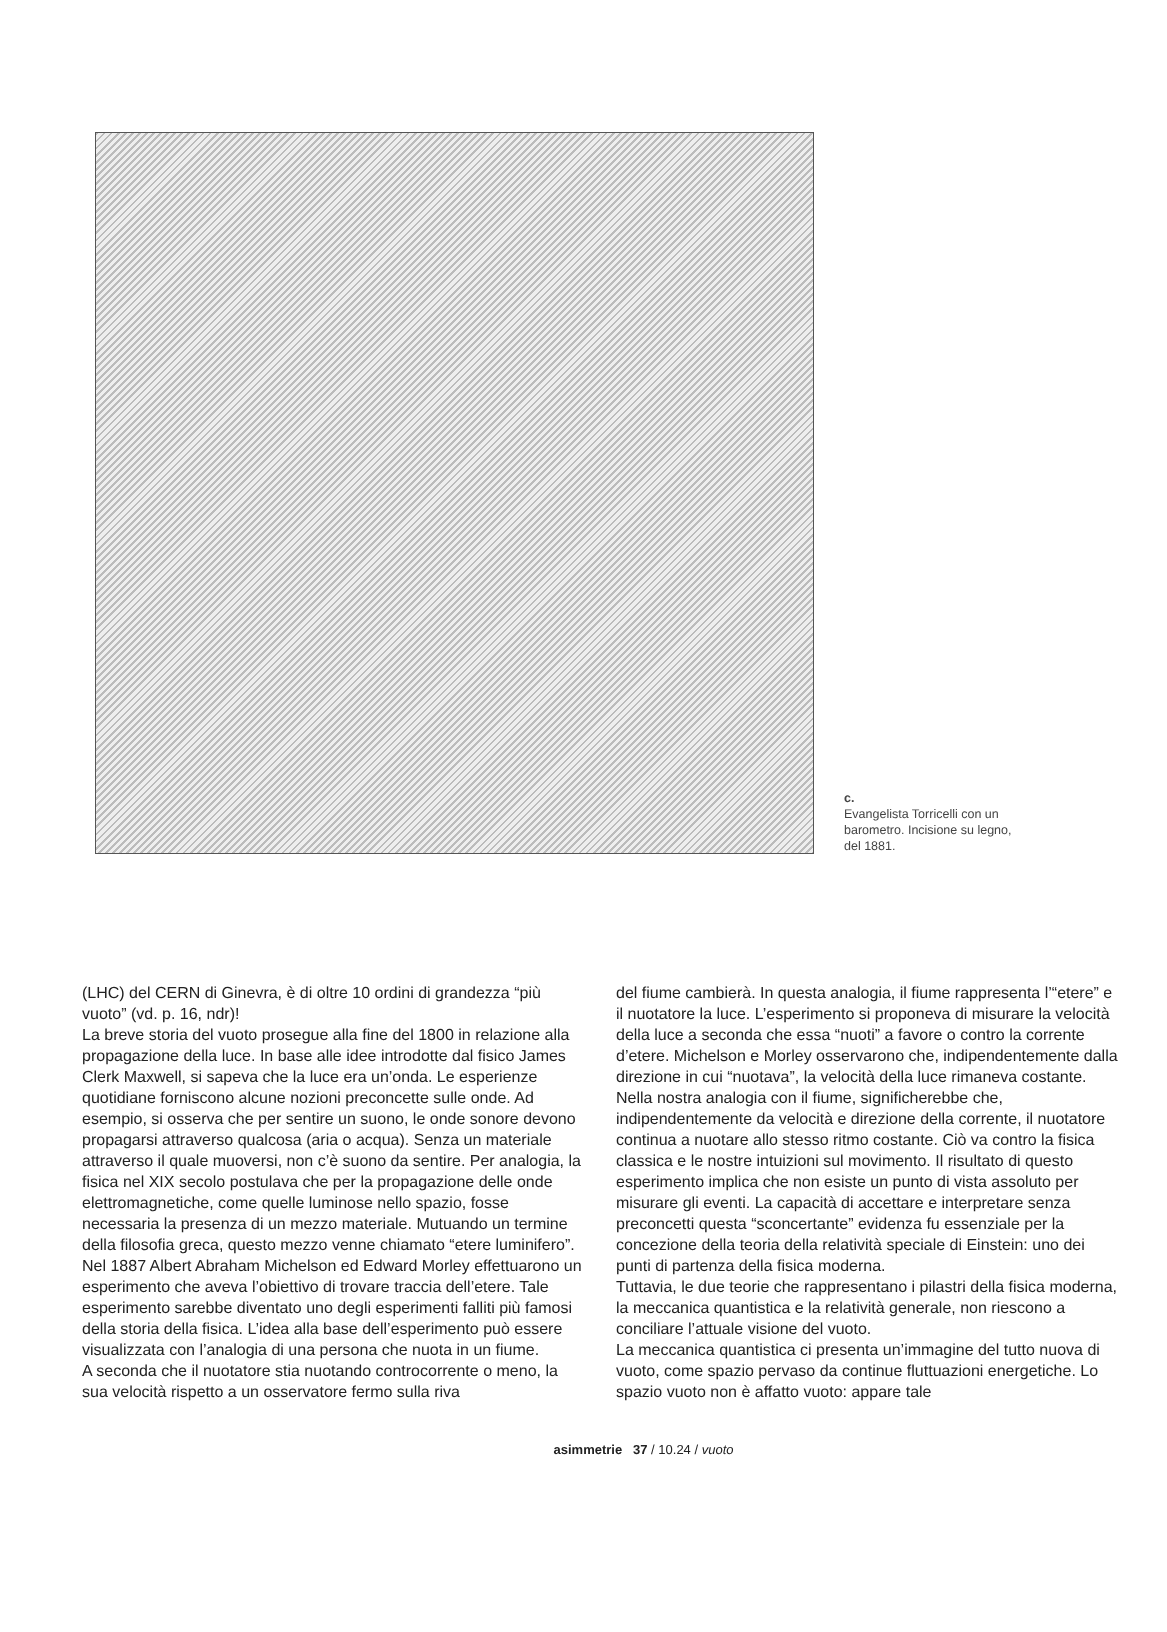c.
Evangelista Torricelli con un barometro. Incisione su legno, del 1881.
(LHC) del CERN di Ginevra, è di oltre 10 ordini di grandezza “più vuoto” (vd. p. 16, ndr)!
La breve storia del vuoto prosegue alla fine del 1800 in relazione alla propagazione della luce. In base alle idee introdotte dal fisico James Clerk Maxwell, si sapeva che la luce era un’onda. Le esperienze quotidiane forniscono alcune nozioni preconcette sulle onde. Ad esempio, si osserva che per sentire un suono, le onde sonore devono propagarsi attraverso qualcosa (aria o acqua). Senza un materiale attraverso il quale muoversi, non c’è suono da sentire. Per analogia, la fisica nel XIX secolo postulava che per la propagazione delle onde elettromagnetiche, come quelle luminose nello spazio, fosse necessaria la presenza di un mezzo materiale. Mutuando un termine della filosofia greca, questo mezzo venne chiamato “etere luminifero”.
Nel 1887 Albert Abraham Michelson ed Edward Morley effettuarono un esperimento che aveva l’obiettivo di trovare traccia dell’etere. Tale esperimento sarebbe diventato uno degli esperimenti falliti più famosi della storia della fisica. L’idea alla base dell’esperimento può essere visualizzata con l’analogia di una persona che nuota in un fiume.
A seconda che il nuotatore stia nuotando controcorrente o meno, la sua velocità rispetto a un osservatore fermo sulla riva
del fiume cambierà. In questa analogia, il fiume rappresenta l’“etere” e il nuotatore la luce. L’esperimento si proponeva di misurare la velocità della luce a seconda che essa “nuoti” a favore o contro la corrente d’etere. Michelson e Morley osservarono che, indipendentemente dalla direzione in cui “nuotava”, la velocità della luce rimaneva costante. Nella nostra analogia con il fiume, significherebbe che, indipendentemente da velocità e direzione della corrente, il nuotatore continua a nuotare allo stesso ritmo costante. Ciò va contro la fisica classica e le nostre intuizioni sul movimento. Il risultato di questo esperimento implica che non esiste un punto di vista assoluto per misurare gli eventi. La capacità di accettare e interpretare senza preconcetti questa “sconcertante” evidenza fu essenziale per la concezione della teoria della relatività speciale di Einstein: uno dei punti di partenza della fisica moderna.
Tuttavia, le due teorie che rappresentano i pilastri della fisica moderna, la meccanica quantistica e la relatività generale, non riescono a conciliare l’attuale visione del vuoto.
La meccanica quantistica ci presenta un’immagine del tutto nuova di vuoto, come spazio pervaso da continue fluttuazioni energetiche. Lo spazio vuoto non è affatto vuoto: appare tale
asimmetrie 37 / 10.24 / vuoto